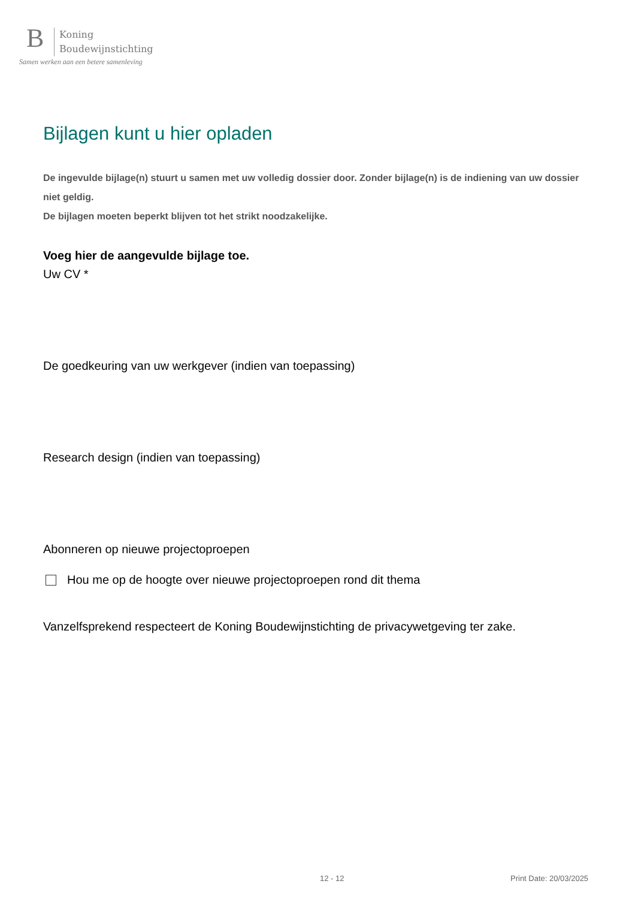B
Koning
Boudewijnstichting
Samen werken aan een betere samenleving
Bijlagen kunt u hier opladen
De ingevulde bijlage(n) stuurt u samen met uw volledig dossier door. Zonder bijlage(n) is de indiening van uw dossier niet geldig.
De bijlagen moeten beperkt blijven tot het strikt noodzakelijke.
Voeg hier de aangevulde bijlage toe.
Uw CV *
De goedkeuring van uw werkgever (indien van toepassing)
Research design (indien van toepassing)
Abonneren op nieuwe projectoproepen
Hou me op de hoogte over nieuwe projectoproepen rond dit thema
Vanzelfsprekend respecteert de Koning Boudewijnstichting de privacywetgeving ter zake.
12 - 12 Print Date: 20/03/2025